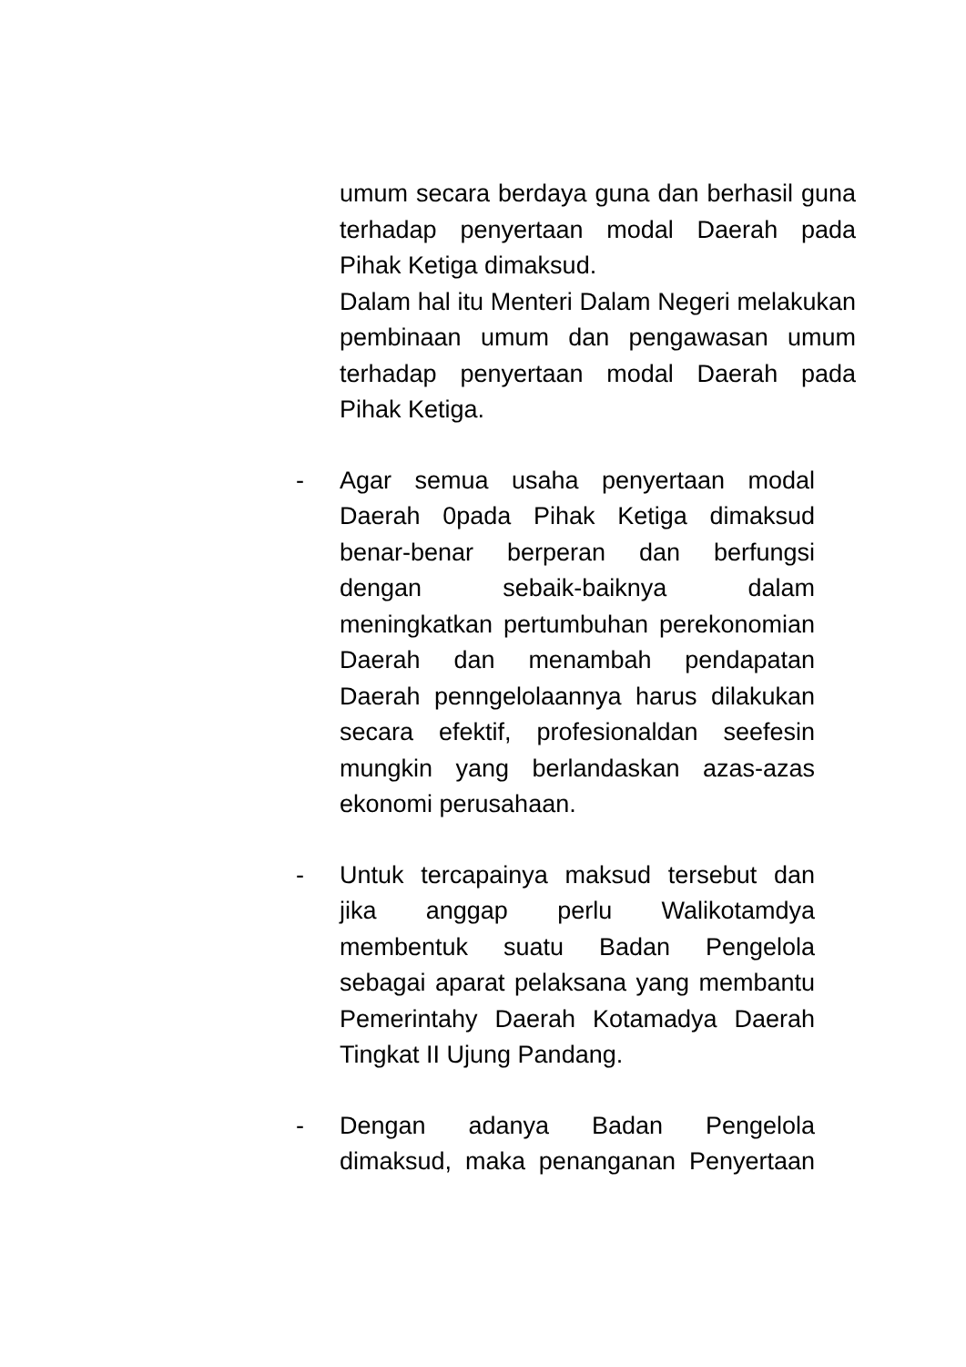umum secara berdaya guna dan berhasil guna terhadap penyertaan modal Daerah pada Pihak Ketiga dimaksud.
Dalam hal itu Menteri Dalam Negeri melakukan pembinaan umum dan pengawasan umum terhadap penyertaan modal Daerah pada Pihak Ketiga.
- Agar semua usaha penyertaan modal Daerah 0pada Pihak Ketiga dimaksud benar-benar berperan dan berfungsi dengan sebaik-baiknya dalam meningkatkan pertumbuhan perekonomian Daerah dan menambah pendapatan Daerah penngelolaannya harus dilakukan secara efektif, profesionaldan seefesin mungkin yang berlandaskan azas-azas ekonomi perusahaan.
- Untuk tercapainya maksud tersebut dan jika anggap perlu Walikotamdya membentuk suatu Badan Pengelola sebagai aparat pelaksana yang membantu Pemerintahy Daerah Kotamadya Daerah Tingkat II Ujung Pandang.
- Dengan adanya Badan Pengelola dimaksud, maka penanganan Penyertaan